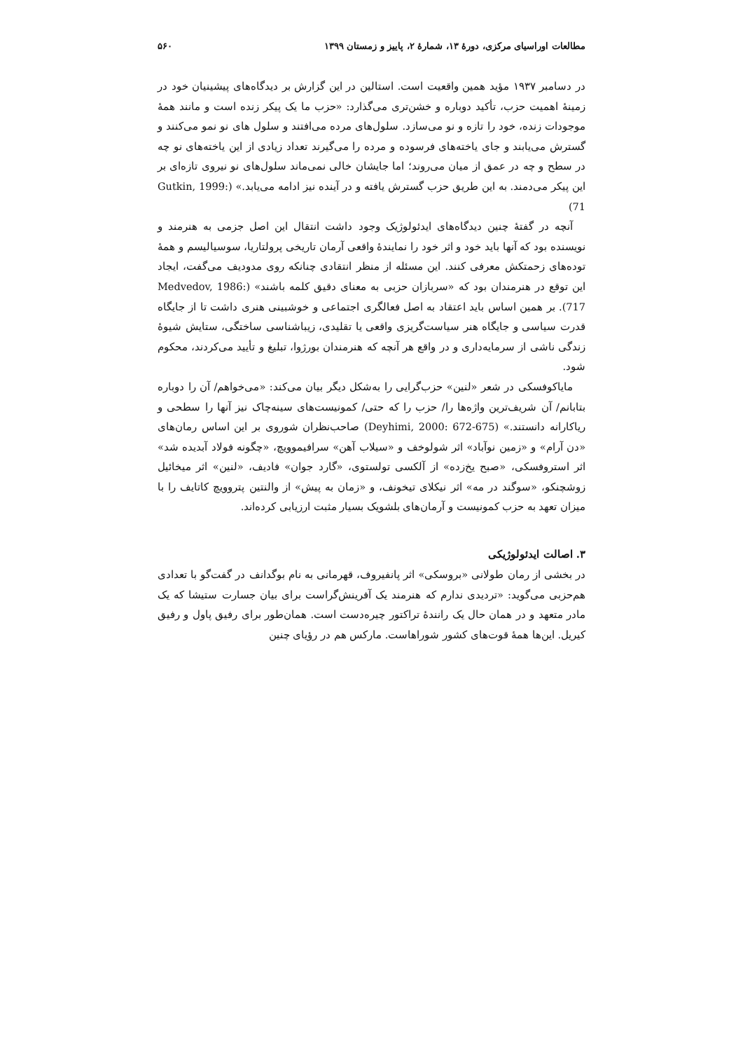مطالعات اوراسیای مرکزی، دورهٔ ۱۳، شمارهٔ ۲، پاییز و زمستان ۱۳۹۹ ۵۶۰
در دسامبر ۱۹۳۷ مؤید همین واقعیت است. استالین در این گزارش بر دیدگاه‌های پیشینیان خود در زمینهٔ اهمیت حزب، تأکید دوباره و خشن‌تری می‌گذارد: «حزب ما یک پیکر زنده است و مانند همهٔ موجودات زنده، خود را تازه و نو می‌سازد. سلول‌های مرده می‌افتند و سلول های نو نمو می‌کنند و گسترش می‌یابند و جای یاخته‌های فرسوده و مرده را می‌گیرند تعداد زیادی از این یاخته‌های نو چه در سطح و چه در عمق از میان می‌روند؛ اما جایشان خالی نمی‌ماند سلول‌های نو نیروی تازه‌ای بر این پیکر می‌دمند. به این طریق حزب گسترش یافته و در آینده نیز ادامه می‌یابد.» (Gutkin, 1999: 71)
آنچه در گفتهٔ چنین دیدگاه‌های ایدئولوژیک وجود داشت انتقال این اصل جزمی به هنرمند و نویسنده بود که آنها باید خود و اثر خود را نمایندهٔ واقعی آرمان تاریخی پرولتاریا، سوسیالیسم و همهٔ توده‌های زحمتکش معرفی کنند. این مسئله از منظر انتقادی چنانکه روی مدودیف می‌گفت، ایجاد این توقع در هنرمندان بود که «سربازان حزبی به معنای دقیق کلمه باشند» (Medvedov, 1986: 717). بر همین اساس باید اعتقاد به اصل فعالگری اجتماعی و خوشبینی هنری داشت تا از جایگاه قدرت سیاسی و جایگاه هنر سیاست‌گریزی واقعی یا تقلیدی، زیباشناسی ساختگی، ستایش شیوهٔ زندگی ناشی از سرمایه‌داری و در واقع هر آنچه که هنرمندان بورژوا، تبلیغ و تأیید می‌کردند، محکوم شود.
مایاکوفسکی در شعر «لنین» حزب‌گرایی را به‌شکل دیگر بیان می‌کند: «می‌خواهم/ آن را دوباره بتابانم/ آن شریف‌ترین واژه‌ها را/ حزب را که حتی/ کمونیست‌های سینه‌چاک نیز آنها را سطحی و ریاکارانه دانستند.» (Deyhimi, 2000: 672-675) صاحب‌نظران شوروی بر این اساس رمان‌های «دن آرام» و «زمین نوآباد» اثر شولوخف و «سیلاب آهن» سرافیموویچ، «چگونه فولاد آبدیده شد» اثر استروفسکی، «صبح یخ‌زده» از آلکسی تولستوی، «گارد جوان» فادیف، «لنین» اثر میخائیل زوشچنکو، «سوگند در مه» اثر نیکلای تیخونف، و «زمان به پیش» از والنتین پتروویچ کاتایف را با میزان تعهد به حزب کمونیست و آرمان‌های بلشویک بسیار مثبت ارزیابی کرده‌اند.
۳. اصالت ایدئولوژیکی
در بخشی از رمان طولانی «بروسکی» اثر پانفیروف، قهرمانی به نام بوگدانف در گفت‌گو با تعدادی هم‌حزبی می‌گوید: «تردیدی ندارم که هنرمند یک آفرینش‌گراست برای بیان جسارت ستیشا که یک مادر متعهد و در همان حال یک رانندهٔ تراکتور چیره‌دست است. همان‌طور برای رفیق پاول و رفیق کیریل. این‌ها همهٔ قوت‌های کشور شوراهاست. مارکس هم در رؤیای چنین